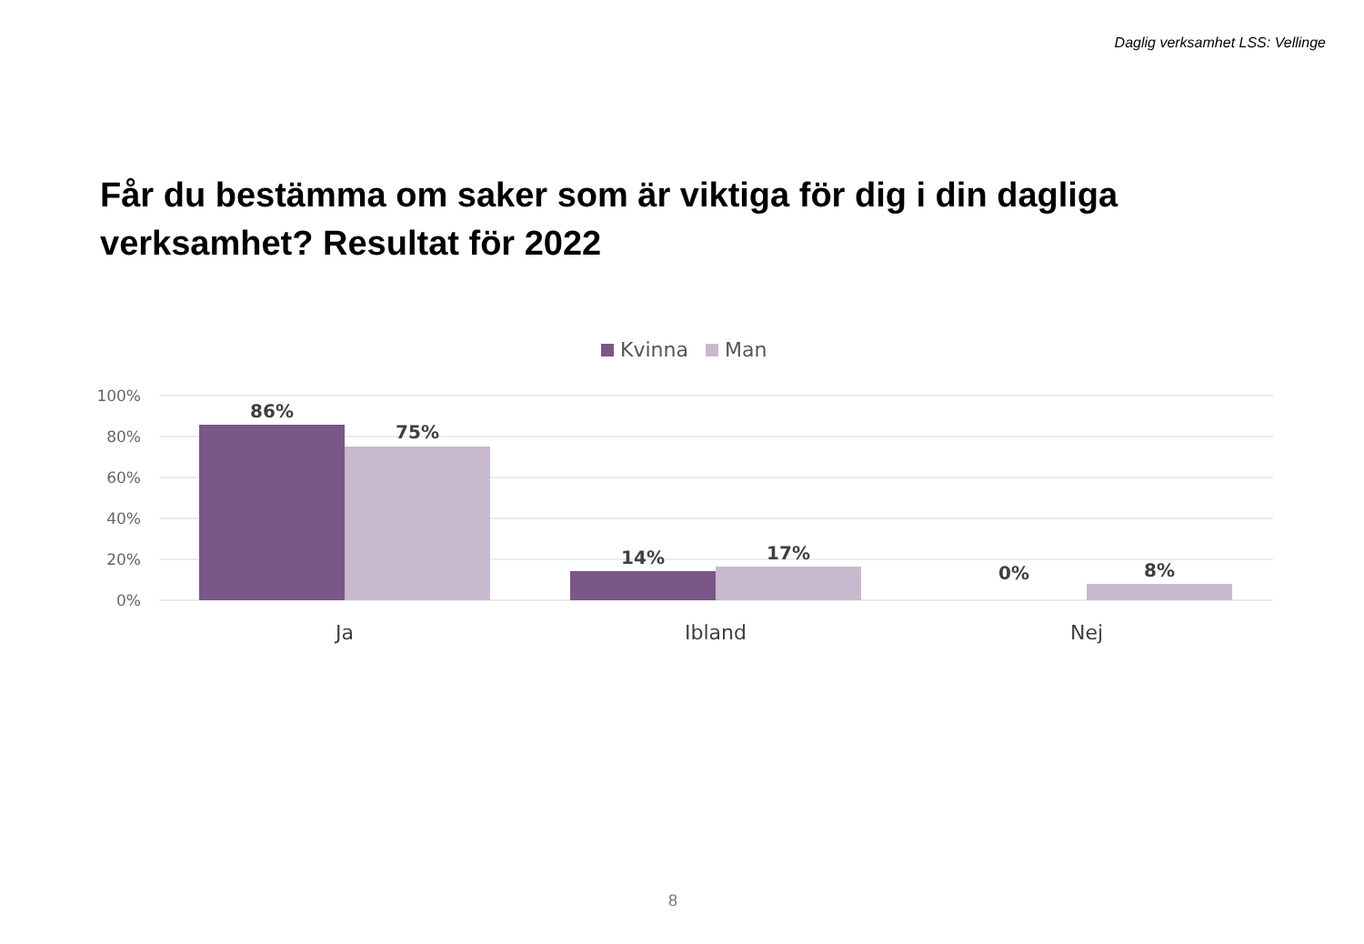Daglig verksamhet LSS: Vellinge
Får du bestämma om saker som är viktiga för dig i din dagliga verksamhet? Resultat för 2022
Kvinna
Man
100%
80%
60%
40%
20%
0%
86%
75%
14%
17%
0%
8%
Ja
Ibland
Nej
8